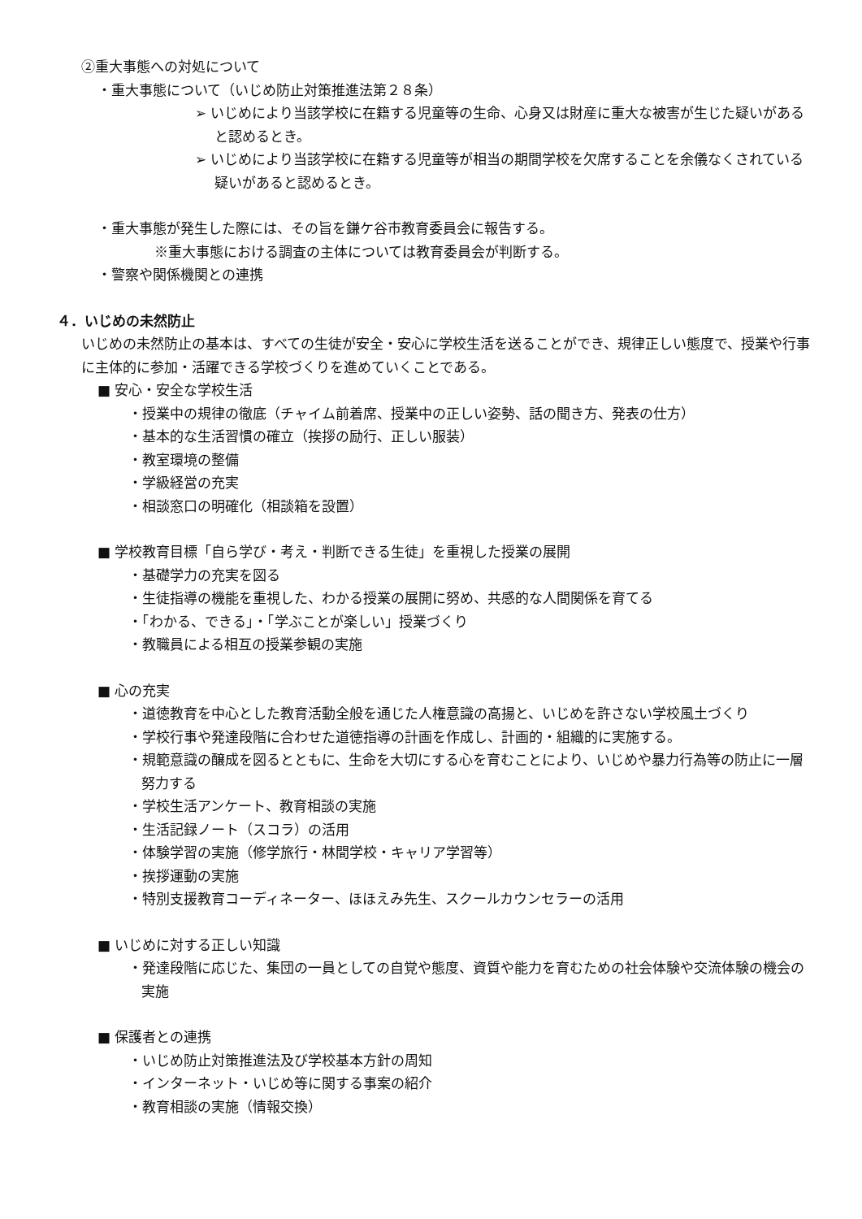②重大事態への対処について
・重大事態について（いじめ防止対策推進法第２８条）
➢ いじめにより当該学校に在籍する児童等の生命、心身又は財産に重大な被害が生じた疑いがあると認めるとき。
➢ いじめにより当該学校に在籍する児童等が相当の期間学校を欠席することを余儀なくされている疑いがあると認めるとき。
・重大事態が発生した際には、その旨を鎌ケ谷市教育委員会に報告する。
※重大事態における調査の主体については教育委員会が判断する。
・警察や関係機関との連携
４．いじめの未然防止
いじめの未然防止の基本は、すべての生徒が安全・安心に学校生活を送ることができ、規律正しい態度で、授業や行事に主体的に参加・活躍できる学校づくりを進めていくことである。
■ 安心・安全な学校生活
・授業中の規律の徹底（チャイム前着席、授業中の正しい姿勢、話の聞き方、発表の仕方）
・基本的な生活習慣の確立（挨拶の励行、正しい服装）
・教室環境の整備
・学級経営の充実
・相談窓口の明確化（相談箱を設置）
■ 学校教育目標「自ら学び・考え・判断できる生徒」を重視した授業の展開
・基礎学力の充実を図る
・生徒指導の機能を重視した、わかる授業の展開に努め、共感的な人間関係を育てる
・「わかる、できる」・「学ぶことが楽しい」授業づくり
・教職員による相互の授業参観の実施
■ 心の充実
・道徳教育を中心とした教育活動全般を通じた人権意識の高揚と、いじめを許さない学校風土づくり
・学校行事や発達段階に合わせた道徳指導の計画を作成し、計画的・組織的に実施する。
・規範意識の醸成を図るとともに、生命を大切にする心を育むことにより、いじめや暴力行為等の防止に一層努力する
・学校生活アンケート、教育相談の実施
・生活記録ノート（スコラ）の活用
・体験学習の実施（修学旅行・林間学校・キャリア学習等）
・挨拶運動の実施
・特別支援教育コーディネーター、ほほえみ先生、スクールカウンセラーの活用
■ いじめに対する正しい知識
・発達段階に応じた、集団の一員としての自覚や態度、資質や能力を育むための社会体験や交流体験の機会の実施
■ 保護者との連携
・いじめ防止対策推進法及び学校基本方針の周知
・インターネット・いじめ等に関する事案の紹介
・教育相談の実施（情報交換）